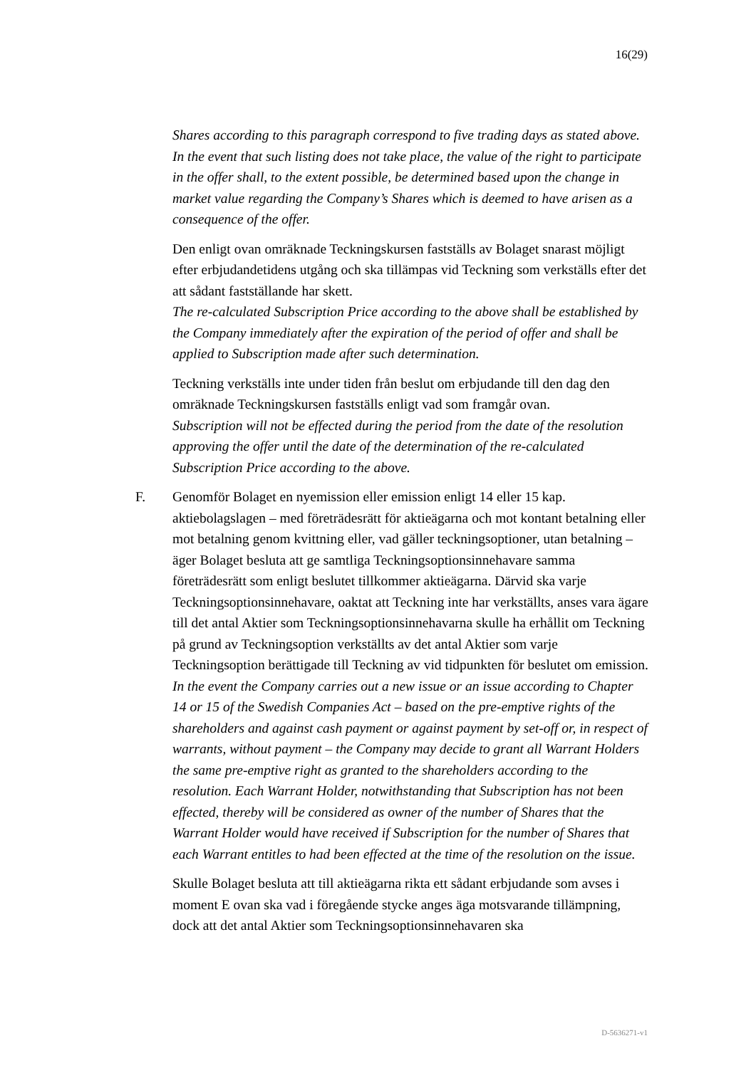16(29)
Shares according to this paragraph correspond to five trading days as stated above. In the event that such listing does not take place, the value of the right to participate in the offer shall, to the extent possible, be determined based upon the change in market value regarding the Company’s Shares which is deemed to have arisen as a consequence of the offer.
Den enligt ovan omräknade Teckningskursen fastställs av Bolaget snarast möjligt efter erbjudandetidens utgång och ska tillämpas vid Teckning som verkställs efter det att sådant fastställande har skett.
The re-calculated Subscription Price according to the above shall be established by the Company immediately after the expiration of the period of offer and shall be applied to Subscription made after such determination.
Teckning verkställs inte under tiden från beslut om erbjudande till den dag den omräknade Teckningskursen fastställs enligt vad som framgår ovan.
Subscription will not be effected during the period from the date of the resolution approving the offer until the date of the determination of the re-calculated Subscription Price according to the above.
F.
Genomför Bolaget en nyemission eller emission enligt 14 eller 15 kap. aktiebolagslagen – med företrädesrätt för aktieägarna och mot kontant betalning eller mot betalning genom kvittning eller, vad gäller teckningsoptioner, utan betalning – äger Bolaget besluta att ge samtliga Teckningsoptionsinnehavare samma företrädesrätt som enligt beslutet tillkommer aktieägarna. Därvid ska varje Teckningsoptionsinnehavare, oaktat att Teckning inte har verkställts, anses vara ägare till det antal Aktier som Teckningsoptionsinnehavarna skulle ha erhållit om Teckning på grund av Teckningsoption verkställts av det antal Aktier som varje Teckningsoption berättigade till Teckning av vid tidpunkten för beslutet om emission.
In the event the Company carries out a new issue or an issue according to Chapter 14 or 15 of the Swedish Companies Act – based on the pre-emptive rights of the shareholders and against cash payment or against payment by set-off or, in respect of warrants, without payment – the Company may decide to grant all Warrant Holders the same pre-emptive right as granted to the shareholders according to the resolution. Each Warrant Holder, notwithstanding that Subscription has not been effected, thereby will be considered as owner of the number of Shares that the Warrant Holder would have received if Subscription for the number of Shares that each Warrant entitles to had been effected at the time of the resolution on the issue.
Skulle Bolaget besluta att till aktieägarna rikta ett sådant erbjudande som avses i moment E ovan ska vad i föregående stycke anges äga motsvarande tillämpning, dock att det antal Aktier som Teckningsoptionsinnehavaren ska
D-5636271-v1